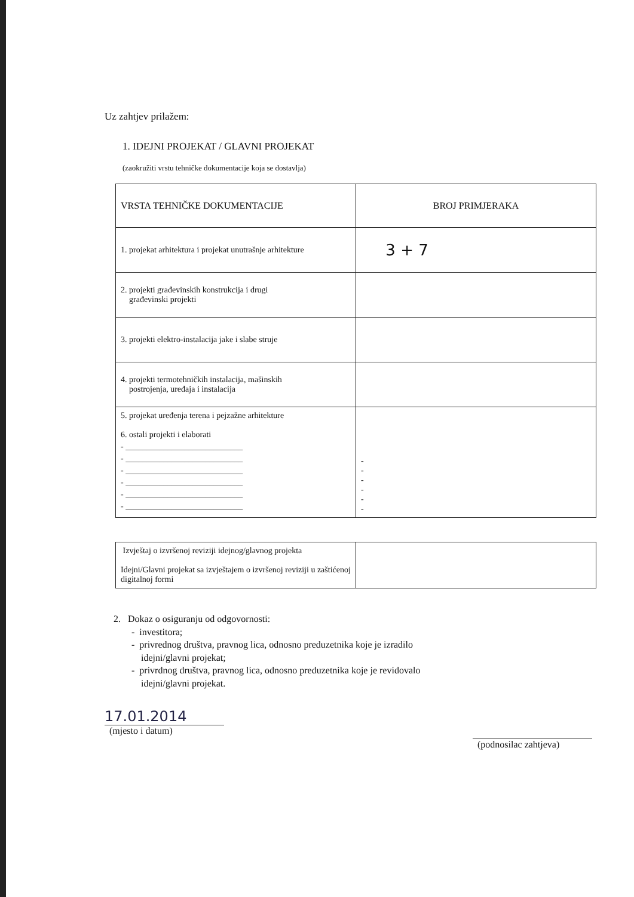Uz zahtjev prilažem:
1. IDEJNI PROJEKAT / GLAVNI PROJEKAT
(zaokružiti vrstu tehničke dokumentacije koja se dostavlja)
| VRSTA TEHNIČKE DOKUMENTACIJE | BROJ PRIMJERAKA |
| --- | --- |
| 1. projekat arhitektura i projekat unutrašnje arhitekture | 3 + 7 |
| 2. projekti građevinskih konstrukcija i drugi građevinski projekti | |
| 3. projekti elektro-instalacija jake i slabe struje | |
| 4. projekti termotehničkih instalacija, mašinskih postrojenja, uređaja i instalacija | |
| 5. projekat uređenja terena i pejzažne arhitekture 6. ostali projekti i elaborati - ____________________________ - ____________________________ - ____________________________ - ____________________________ - ____________________________ - ____________________________ | - - - - - - |
| Izvještaj o izvršenoj reviziji idejnog/glavnog projekta Idejni/Glavni projekat sa izvještajem o izvršenoj reviziji u zaštićenoj digitalnoj formi | |
2. Dokaz o osiguranju od odgovornosti:
- investitora;
- privrednog društva, pravnog lica, odnosno preduzetnika koje je izradilo
idejni/glavni projekat;
- privrdnog društva, pravnog lica, odnosno preduzetnika koje je revidovalo
idejni/glavni projekat.
17.01.2014
(mjesto i datum)
(podnosilac zahtjeva)